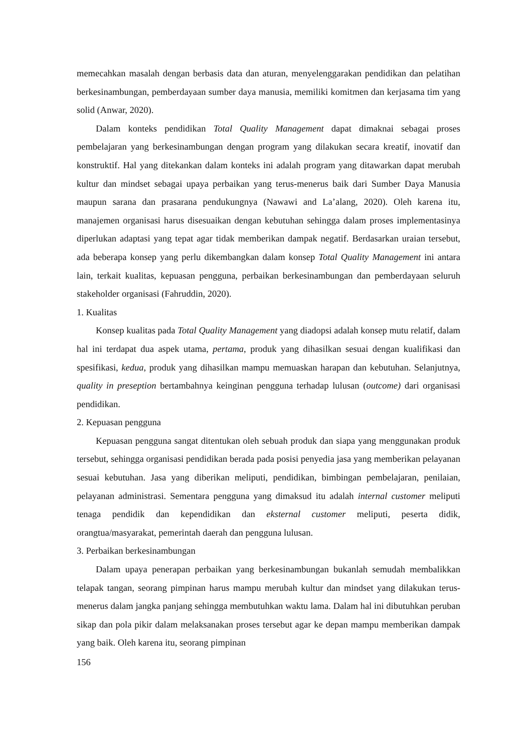memecahkan masalah dengan berbasis data dan aturan, menyelenggarakan pendidikan dan pelatihan berkesinambungan, pemberdayaan sumber daya manusia, memiliki komitmen dan kerjasama tim yang solid (Anwar, 2020).
Dalam konteks pendidikan Total Quality Management dapat dimaknai sebagai proses pembelajaran yang berkesinambungan dengan program yang dilakukan secara kreatif, inovatif dan konstruktif. Hal yang ditekankan dalam konteks ini adalah program yang ditawarkan dapat merubah kultur dan mindset sebagai upaya perbaikan yang terus-menerus baik dari Sumber Daya Manusia maupun sarana dan prasarana pendukungnya (Nawawi and La’alang, 2020). Oleh karena itu, manajemen organisasi harus disesuaikan dengan kebutuhan sehingga dalam proses implementasinya diperlukan adaptasi yang tepat agar tidak memberikan dampak negatif. Berdasarkan uraian tersebut, ada beberapa konsep yang perlu dikembangkan dalam konsep Total Quality Management ini antara lain, terkait kualitas, kepuasan pengguna, perbaikan berkesinambungan dan pemberdayaan seluruh stakeholder organisasi (Fahruddin, 2020).
1. Kualitas
Konsep kualitas pada Total Quality Management yang diadopsi adalah konsep mutu relatif, dalam hal ini terdapat dua aspek utama, pertama, produk yang dihasilkan sesuai dengan kualifikasi dan spesifikasi, kedua, produk yang dihasilkan mampu memuaskan harapan dan kebutuhan. Selanjutnya, quality in preseption bertambahnya keinginan pengguna terhadap lulusan (outcome) dari organisasi pendidikan.
2. Kepuasan pengguna
Kepuasan pengguna sangat ditentukan oleh sebuah produk dan siapa yang menggunakan produk tersebut, sehingga organisasi pendidikan berada pada posisi penyedia jasa yang memberikan pelayanan sesuai kebutuhan. Jasa yang diberikan meliputi, pendidikan, bimbingan pembelajaran, penilaian, pelayanan administrasi. Sementara pengguna yang dimaksud itu adalah internal customer meliputi tenaga pendidik dan kependidikan dan eksternal customer meliputi, peserta didik, orangtua/masyarakat, pemerintah daerah dan pengguna lulusan.
3. Perbaikan berkesinambungan
Dalam upaya penerapan perbaikan yang berkesinambungan bukanlah semudah membalikkan telapak tangan, seorang pimpinan harus mampu merubah kultur dan mindset yang dilakukan terus-menerus dalam jangka panjang sehingga membutuhkan waktu lama. Dalam hal ini dibutuhkan peruban sikap dan pola pikir dalam melaksanakan proses tersebut agar ke depan mampu memberikan dampak yang baik. Oleh karena itu, seorang pimpinan
156